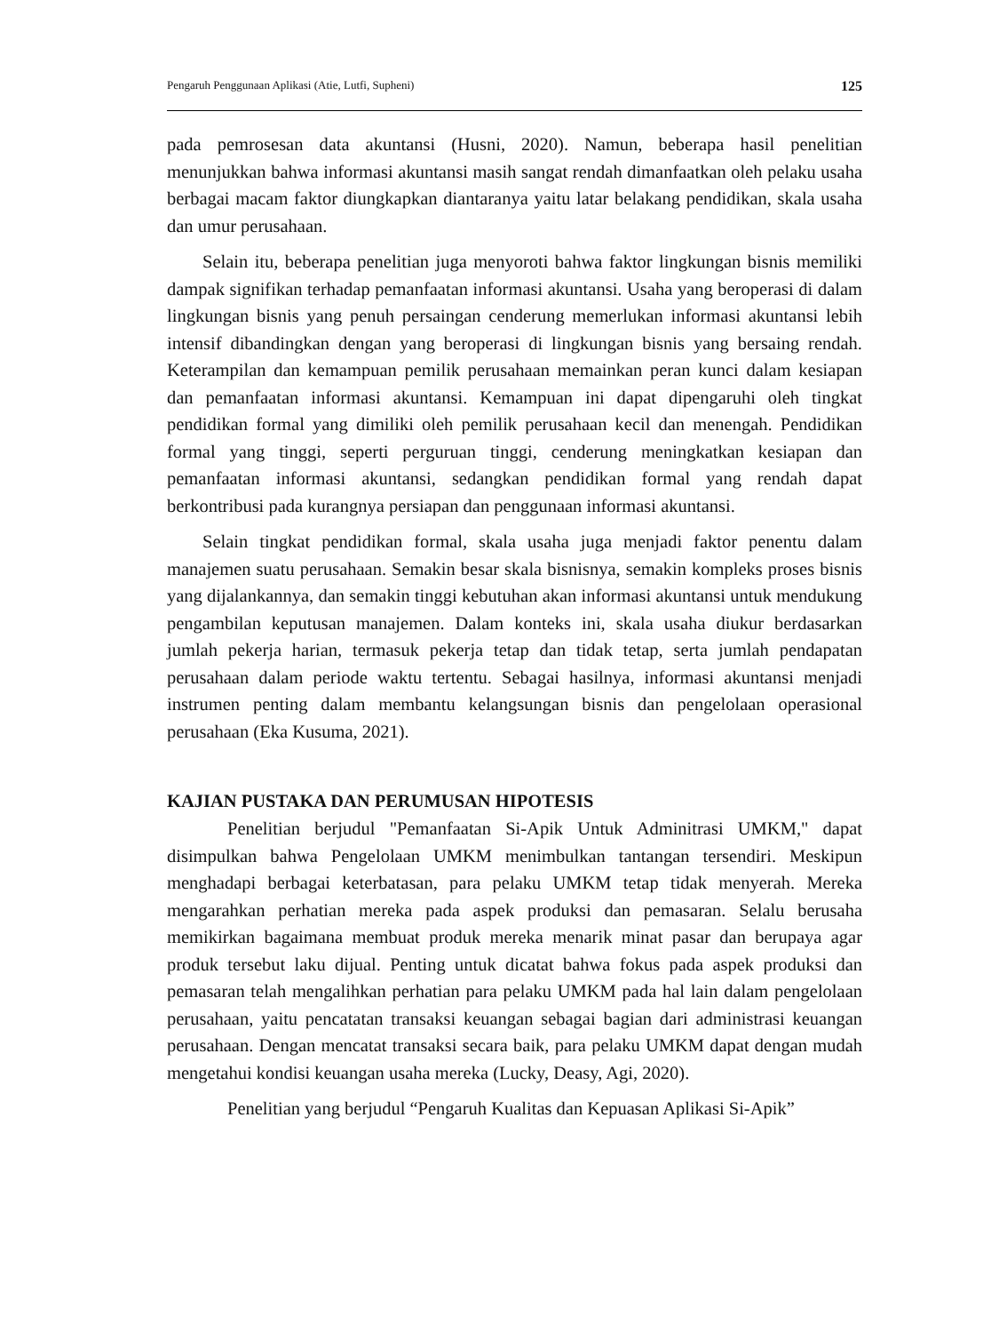Pengaruh Penggunaan Aplikasi (Atie, Lutfi, Supheni) 125
pada pemrosesan data akuntansi (Husni, 2020). Namun, beberapa hasil penelitian menunjukkan bahwa informasi akuntansi masih sangat rendah dimanfaatkan oleh pelaku usaha berbagai macam faktor diungkapkan diantaranya yaitu latar belakang pendidikan, skala usaha dan umur perusahaan.
Selain itu, beberapa penelitian juga menyoroti bahwa faktor lingkungan bisnis memiliki dampak signifikan terhadap pemanfaatan informasi akuntansi. Usaha yang beroperasi di dalam lingkungan bisnis yang penuh persaingan cenderung memerlukan informasi akuntansi lebih intensif dibandingkan dengan yang beroperasi di lingkungan bisnis yang bersaing rendah. Keterampilan dan kemampuan pemilik perusahaan memainkan peran kunci dalam kesiapan dan pemanfaatan informasi akuntansi. Kemampuan ini dapat dipengaruhi oleh tingkat pendidikan formal yang dimiliki oleh pemilik perusahaan kecil dan menengah. Pendidikan formal yang tinggi, seperti perguruan tinggi, cenderung meningkatkan kesiapan dan pemanfaatan informasi akuntansi, sedangkan pendidikan formal yang rendah dapat berkontribusi pada kurangnya persiapan dan penggunaan informasi akuntansi.
Selain tingkat pendidikan formal, skala usaha juga menjadi faktor penentu dalam manajemen suatu perusahaan. Semakin besar skala bisnisnya, semakin kompleks proses bisnis yang dijalankannya, dan semakin tinggi kebutuhan akan informasi akuntansi untuk mendukung pengambilan keputusan manajemen. Dalam konteks ini, skala usaha diukur berdasarkan jumlah pekerja harian, termasuk pekerja tetap dan tidak tetap, serta jumlah pendapatan perusahaan dalam periode waktu tertentu. Sebagai hasilnya, informasi akuntansi menjadi instrumen penting dalam membantu kelangsungan bisnis dan pengelolaan operasional perusahaan (Eka Kusuma, 2021).
KAJIAN PUSTAKA DAN PERUMUSAN HIPOTESIS
Penelitian berjudul "Pemanfaatan Si-Apik Untuk Adminitrasi UMKM," dapat disimpulkan bahwa Pengelolaan UMKM menimbulkan tantangan tersendiri. Meskipun menghadapi berbagai keterbatasan, para pelaku UMKM tetap tidak menyerah. Mereka mengarahkan perhatian mereka pada aspek produksi dan pemasaran. Selalu berusaha memikirkan bagaimana membuat produk mereka menarik minat pasar dan berupaya agar produk tersebut laku dijual. Penting untuk dicatat bahwa fokus pada aspek produksi dan pemasaran telah mengalihkan perhatian para pelaku UMKM pada hal lain dalam pengelolaan perusahaan, yaitu pencatatan transaksi keuangan sebagai bagian dari administrasi keuangan perusahaan. Dengan mencatat transaksi secara baik, para pelaku UMKM dapat dengan mudah mengetahui kondisi keuangan usaha mereka (Lucky, Deasy, Agi, 2020).
Penelitian yang berjudul “Pengaruh Kualitas dan Kepuasan Aplikasi Si-Apik”